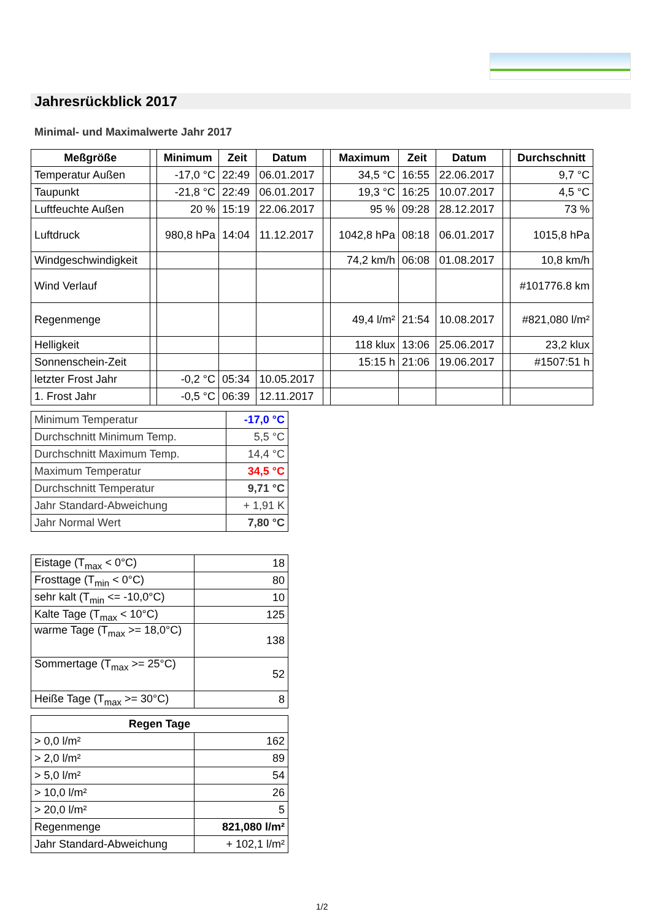Jahresrückblick 2017
Minimal- und Maximalwerte Jahr 2017
| Meßgröße | | Minimum | Zeit | Datum | | Maximum | Zeit | Datum | | Durchschnitt |
| --- | --- | --- | --- | --- | --- | --- | --- | --- | --- | --- |
| Temperatur Außen | | -17,0 °C | 22:49 | 06.01.2017 | | 34,5 °C | 16:55 | 22.06.2017 | | 9,7 °C |
| Taupunkt | | -21,8 °C | 22:49 | 06.01.2017 | | 19,3 °C | 16:25 | 10.07.2017 | | 4,5 °C |
| Luftfeuchte Außen | | 20 % | 15:19 | 22.06.2017 | | 95 % | 09:28 | 28.12.2017 | | 73 % |
| Luftdruck | | 980,8 hPa | 14:04 | 11.12.2017 | | 1042,8 hPa | 08:18 | 06.01.2017 | | 1015,8 hPa |
| Windgeschwindigkeit | | | | | | 74,2 km/h | 06:08 | 01.08.2017 | | 10,8 km/h |
| Wind Verlauf | | | | | | | | | | #101776.8 km |
| Regenmenge | | | | | | 49,4 l/m² | 21:54 | 10.08.2017 | | #821,080 l/m² |
| Helligkeit | | | | | | 118 klux | 13:06 | 25.06.2017 | | 23,2 klux |
| Sonnenschein-Zeit | | | | | | 15:15 h | 21:06 | 19.06.2017 | | #1507:51 h |
| letzter Frost Jahr | | -0,2 °C | 05:34 | 10.05.2017 | | | | | | |
| 1. Frost Jahr | | -0,5 °C | 06:39 | 12.11.2017 | | | | | | |
| Minimum Temperatur | -17,0 °C |
| Durchschnitt Minimum Temp. | 5,5 °C |
| Durchschnitt Maximum Temp. | 14,4 °C |
| Maximum Temperatur | 34,5 °C |
| Durchschnitt Temperatur | 9,71 °C |
| Jahr Standard-Abweichung | + 1,91 K |
| Jahr Normal Wert | 7,80 °C |
| Eistage (T<sub>max</sub> < 0°C) | 18 |
| Frosttage (T<sub>min</sub> < 0°C) | 80 |
| sehr kalt (T<sub>min</sub> <= -10,0°C) | 10 |
| Kalte Tage (T<sub>max</sub> < 10°C) | 125 |
| warme Tage (T<sub>max</sub> >= 18,0°C) | 138 |
| Sommertage (T<sub>max</sub> >= 25°C) | 52 |
| Heiße Tage (T<sub>max</sub> >= 30°C) | 8 |
| Regen Tage | |
| --- | --- |
| > 0,0 l/m² | 162 |
| > 2,0 l/m² | 89 |
| > 5,0 l/m² | 54 |
| > 10,0 l/m² | 26 |
| > 20,0 l/m² | 5 |
| Regenmenge | 821,080 l/m² |
| Jahr Standard-Abweichung | + 102,1 l/m² |
1/2